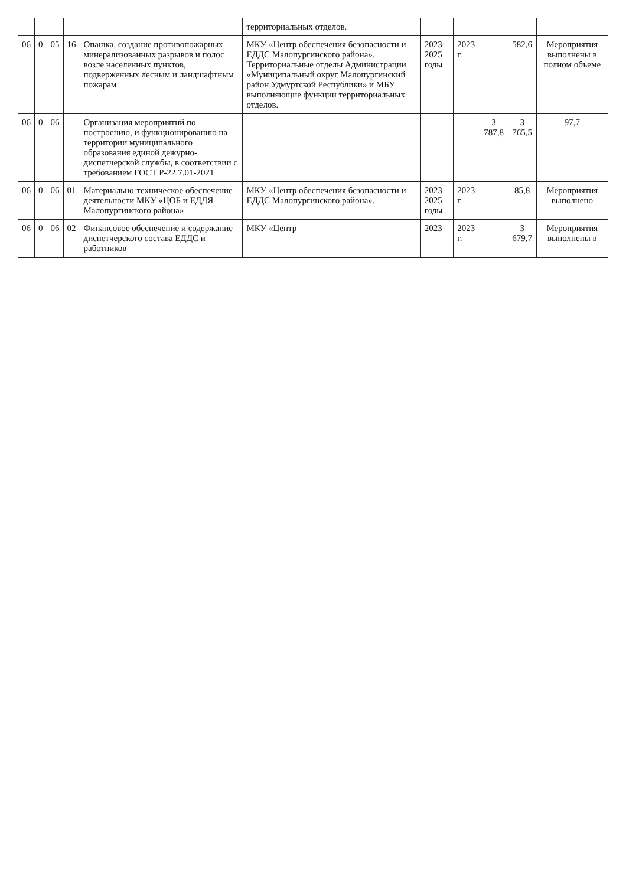| | | | | | территориальных отделов. | | | | | |
| 06 | 0 | 05 | 16 | Опашка, создание противопожарных минерализованных разрывов и полос возле населенных пунктов, подверженных лесным и ландшафтным пожарам | МКУ «Центр обеспечения безопасности и ЕДДС Малопургинского района». Территориальные отделы Администрации «Муниципальный округ Малопургинский район Удмуртской Республики» и МБУ выполняющие функции территориальных отделов. | 2023-2025 годы | 2023 г. | | 582,6 | Мероприятия выполнены в полном объеме |
| 06 | 0 | 06 | | Организация мероприятий по построению, и функционированию на территории муниципального образования единой дежурно-диспетчерской службы, в соответствии с требованием ГОСТ Р-22.7.01-2021 | | | | 3 787,8 | 3 765,5 | 97,7 |
| 06 | 0 | 06 | 01 | Материально-техническое обеспечение деятельности МКУ «ЦОБ и ЕДДЯ Малопургинского района» | МКУ «Центр обеспечения безопасности и ЕДДС Малопургинского района». | 2023-2025 годы | 2023 г. | | 85,8 | Мероприятия выполнено |
| 06 | 0 | 06 | 02 | Финансовое обеспечение и содержание диспетчерского состава ЕДДС и работников | МКУ «Центр | 2023- | 2023 г. | | 3 679,7 | Мероприятия выполнены в |